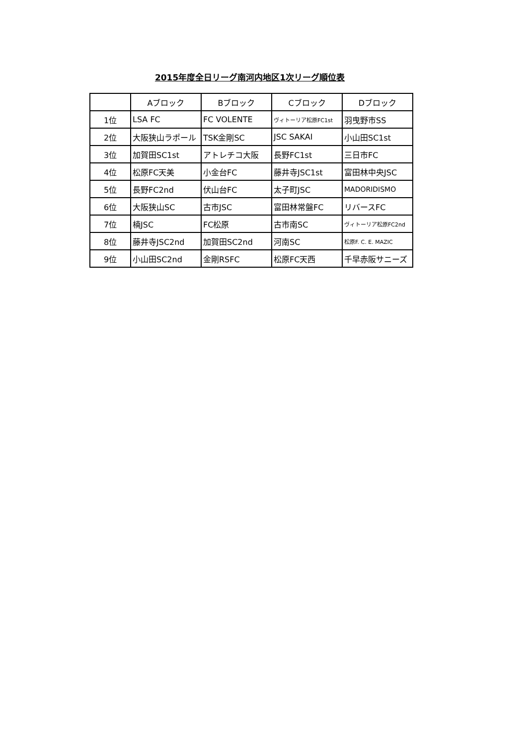2015年度全日リーグ南河内地区1次リーグ順位表
| | Aブロック | Bブロック | Cブロック | Dブロック |
| --- | --- | --- | --- | --- |
| 1位 | LSA FC | FC VOLENTE | ヴィトーリア松原FC1st | 羽曳野市SS |
| 2位 | 大阪狭山ラポール | TSK金剛SC | JSC SAKAI | 小山田SC1st |
| 3位 | 加賀田SC1st | アトレチコ大阪 | 長野FC1st | 三日市FC |
| 4位 | 松原FC天美 | 小金台FC | 藤井寺JSC1st | 富田林中央JSC |
| 5位 | 長野FC2nd | 伏山台FC | 太子町JSC | MADORIDISMO |
| 6位 | 大阪狭山SC | 古市JSC | 富田林常盤FC | リバースFC |
| 7位 | 楠JSC | FC松原 | 古市南SC | ヴィトーリア松原FC2nd |
| 8位 | 藤井寺JSC2nd | 加賀田SC2nd | 河南SC | 松原F. C. E. MAZIC |
| 9位 | 小山田SC2nd | 金剛RSFC | 松原FC天西 | 千早赤阪サニーズ |